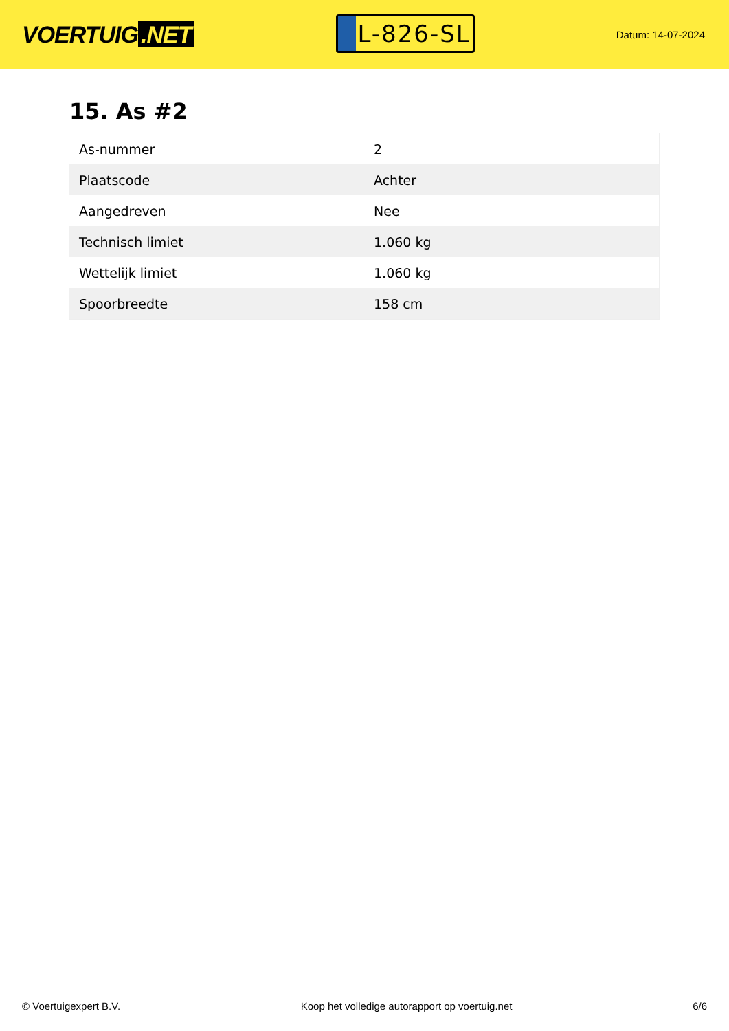VOERTUIG.NET
L-826-SL
Datum: 14-07-2024
15. As #2
| As-nummer | 2 |
| Plaatscode | Achter |
| Aangedreven | Nee |
| Technisch limiet | 1.060 kg |
| Wettelijk limiet | 1.060 kg |
| Spoorbreedte | 158 cm |
© Voertuigexpert B.V. Koop het volledige autorapport op voertuig.net 6/6